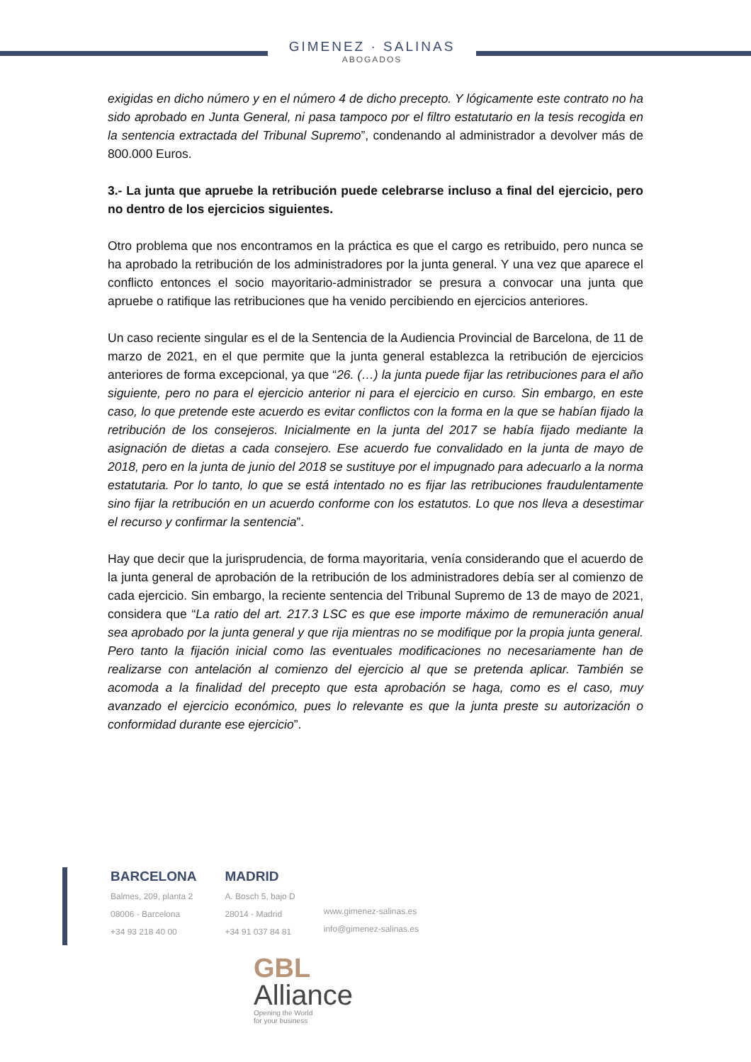GIMENEZ · SALINAS
ABOGADOS
exigidas en dicho número y en el número 4 de dicho precepto. Y lógicamente este contrato no ha sido aprobado en Junta General, ni pasa tampoco por el filtro estatutario en la tesis recogida en la sentencia extractada del Tribunal Supremo”, condenando al administrador a devolver más de 800.000 Euros.
3.- La junta que apruebe la retribución puede celebrarse incluso a final del ejercicio, pero no dentro de los ejercicios siguientes.
Otro problema que nos encontramos en la práctica es que el cargo es retribuido, pero nunca se ha aprobado la retribución de los administradores por la junta general. Y una vez que aparece el conflicto entonces el socio mayoritario-administrador se presura a convocar una junta que apruebe o ratifique las retribuciones que ha venido percibiendo en ejercicios anteriores.
Un caso reciente singular es el de la Sentencia de la Audiencia Provincial de Barcelona, de 11 de marzo de 2021, en el que permite que la junta general establezca la retribución de ejercicios anteriores de forma excepcional, ya que “26. (…) la junta puede fijar las retribuciones para el año siguiente, pero no para el ejercicio anterior ni para el ejercicio en curso. Sin embargo, en este caso, lo que pretende este acuerdo es evitar conflictos con la forma en la que se habían fijado la retribución de los consejeros. Inicialmente en la junta del 2017 se había fijado mediante la asignación de dietas a cada consejero. Ese acuerdo fue convalidado en la junta de mayo de 2018, pero en la junta de junio del 2018 se sustituye por el impugnado para adecuarlo a la norma estatutaria. Por lo tanto, lo que se está intentado no es fijar las retribuciones fraudulentamente sino fijar la retribución en un acuerdo conforme con los estatutos. Lo que nos lleva a desestimar el recurso y confirmar la sentencia”.
Hay que decir que la jurisprudencia, de forma mayoritaria, venía considerando que el acuerdo de la junta general de aprobación de la retribución de los administradores debía ser al comienzo de cada ejercicio. Sin embargo, la reciente sentencia del Tribunal Supremo de 13 de mayo de 2021, considera que “La ratio del art. 217.3 LSC es que ese importe máximo de remuneración anual sea aprobado por la junta general y que rija mientras no se modifique por la propia junta general. Pero tanto la fijación inicial como las eventuales modificaciones no necesariamente han de realizarse con antelación al comienzo del ejercicio al que se pretenda aplicar. También se acomoda a la finalidad del precepto que esta aprobación se haga, como es el caso, muy avanzado el ejercicio económico, pues lo relevante es que la junta preste su autorización o conformidad durante ese ejercicio”.
BARCELONA
Balmes, 209, planta 2
08006 - Barcelona
+34 93 218 40 00
MADRID
A. Bosch 5, bajo D
28014 - Madrid
+34 91 037 84 81
www.gimenez-salinas.es
info@gimenez-salinas.es
GBL
Alliance
Opening the World
for your business